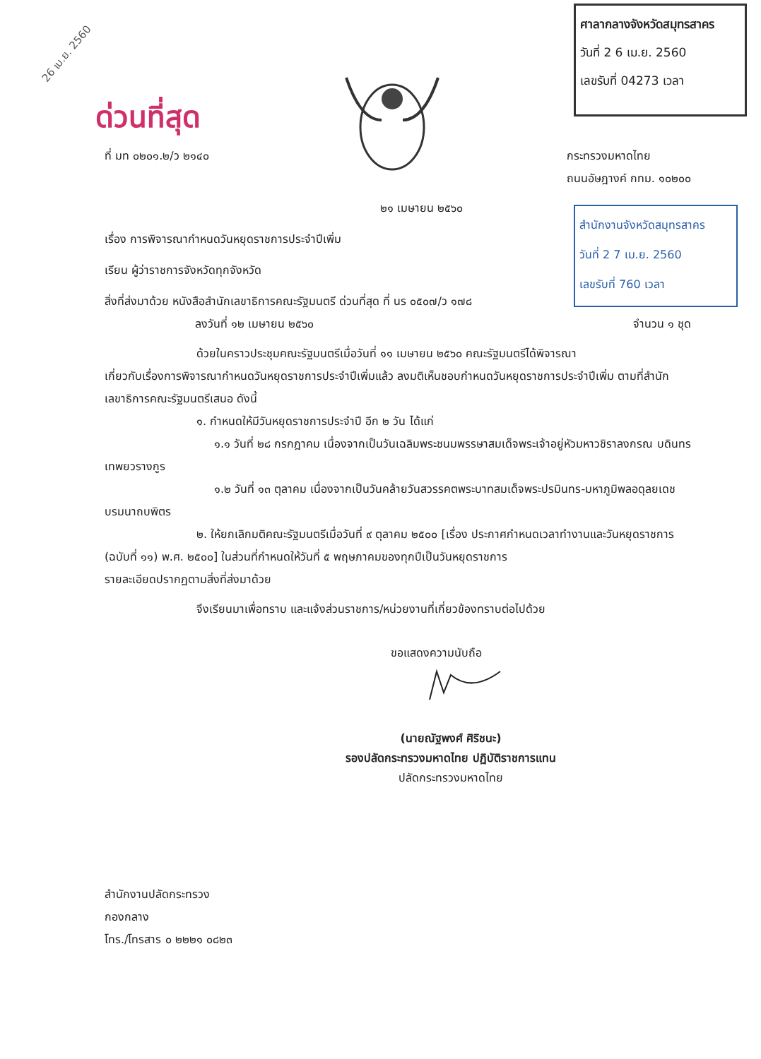26 เม.ย. 2560
ศาลากลางจังหวัดสมุทรสาคร
วันที่ 2 6 เม.ย. 2560
เลขรับที่ 04273 เวลา
สำนักงานจังหวัดสมุทรสาคร
วันที่ 2 7 เม.ย. 2560
เลขรับที่ 760 เวลา
ด่วนที่สุด
ที่ มท ๐๒๐๑.๒/ว ๒๑๔๐ กระทรวงมหาดไทย
ถนนอัษฎางค์ กทม. ๑๐๒๐๐
๒๑ เมษายน ๒๕๖๐
เรื่อง การพิจารณากำหนดวันหยุดราชการประจำปีเพิ่ม
เรียน ผู้ว่าราชการจังหวัดทุกจังหวัด
สิ่งที่ส่งมาด้วย หนังสือสำนักเลขาธิการคณะรัฐมนตรี ด่วนที่สุด ที่ นร ๐๕๐๗/ว ๑๗๘
ลงวันที่ ๑๒ เมษายน ๒๕๖๐ จำนวน ๑ ชุด
ด้วยในคราวประชุมคณะรัฐมนตรีเมื่อวันที่ ๑๑ เมษายน ๒๕๖๐ คณะรัฐมนตรีได้พิจารณา
เกี่ยวกับเรื่องการพิจารณากำหนดวันหยุดราชการประจำปีเพิ่มแล้ว ลงมติเห็นชอบกำหนดวันหยุดราชการประจำปีเพิ่ม ตามที่สำนักเลขาธิการคณะรัฐมนตรีเสนอ ดังนี้
๑. กำหนดให้มีวันหยุดราชการประจำปี อีก ๒ วัน ได้แก่
๑.๑ วันที่ ๒๘ กรกฎาคม เนื่องจากเป็นวันเฉลิมพระชนมพรรษาสมเด็จพระเจ้าอยู่หัวมหาวชิราลงกรณ บดินทรเทพยวรางกูร
๑.๒ วันที่ ๑๓ ตุลาคม เนื่องจากเป็นวันคล้ายวันสวรรคตพระบาทสมเด็จพระปรมินทร-มหาภูมิพลอดุลยเดช บรมนาถบพิตร
๒. ให้ยกเลิกมติคณะรัฐมนตรีเมื่อวันที่ ๙ ตุลาคม ๒๕๐๐ [เรื่อง ประกาศกำหนดเวลาทำงานและวันหยุดราชการ (ฉบับที่ ๑๑) พ.ศ. ๒๕๐๐] ในส่วนที่กำหนดให้วันที่ ๕ พฤษภาคมของทุกปีเป็นวันหยุดราชการ
รายละเอียดปรากฏตามสิ่งที่ส่งมาด้วย
จึงเรียนมาเพื่อทราบ และแจ้งส่วนราชการ/หน่วยงานที่เกี่ยวข้องทราบต่อไปด้วย
ขอแสดงความนับถือ
(นายณัฐพงศ์ ศิริชนะ)
รองปลัดกระทรวงมหาดไทย ปฏิบัติราชการแทน
ปลัดกระทรวงมหาดไทย
สำนักงานปลัดกระทรวง
กองกลาง
โทร./โทรสาร ๐ ๒๒๒๑ ๐๘๒๓